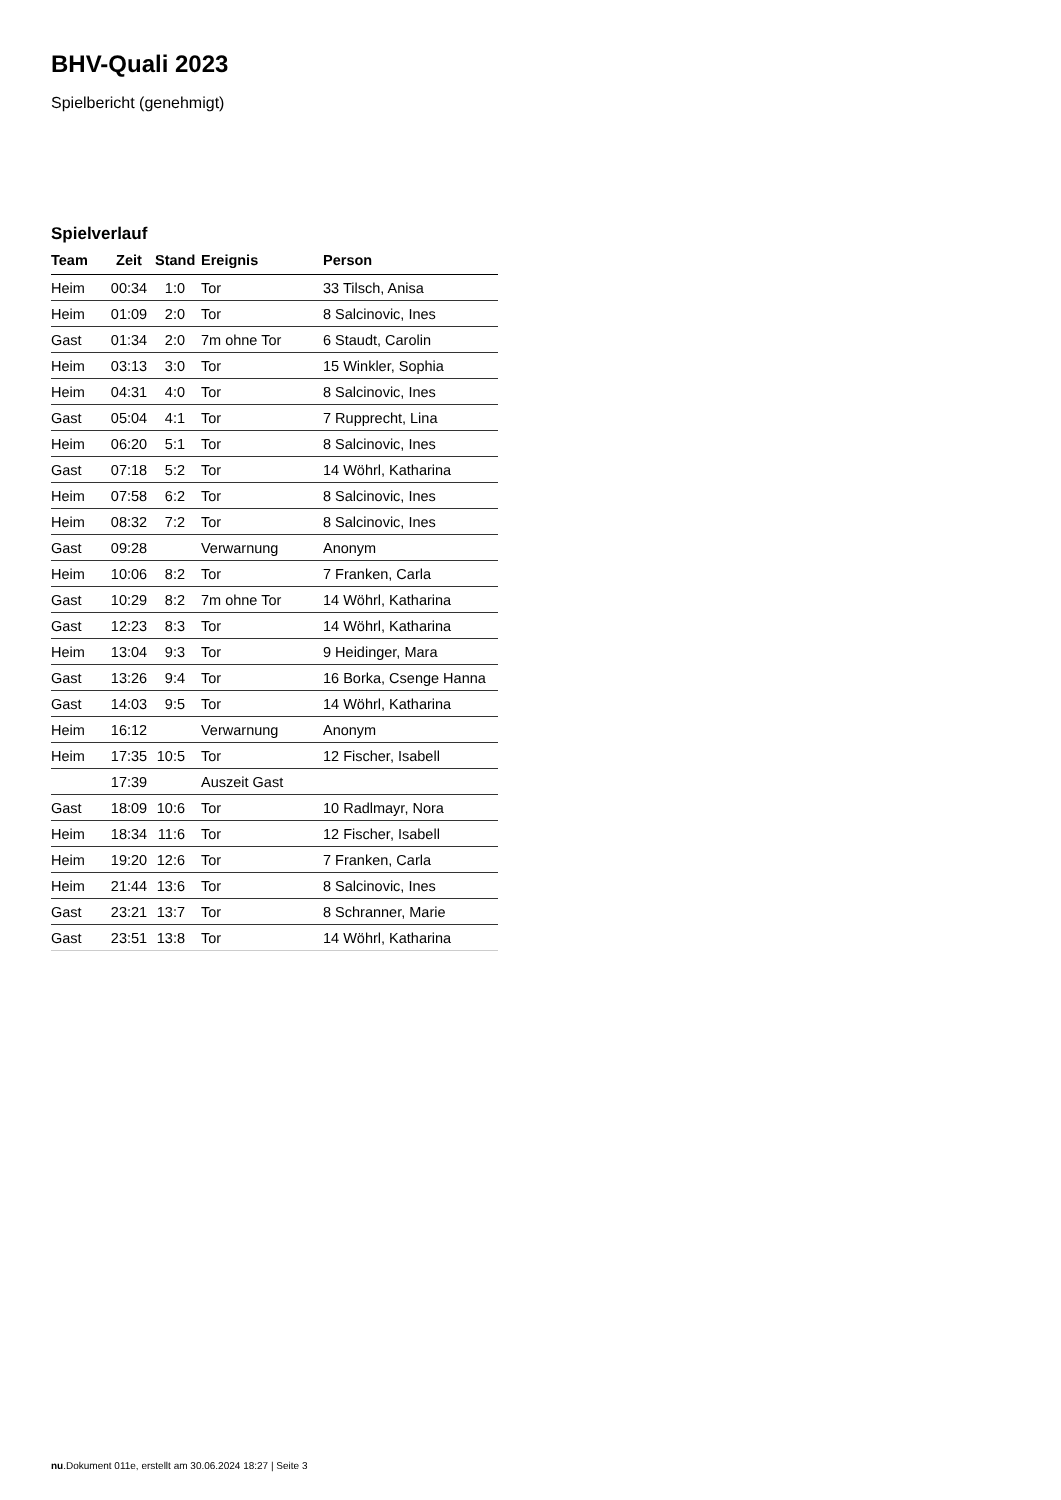BHV-Quali 2023
Spielbericht (genehmigt)
Spielverlauf
| Team | Zeit | Stand | Ereignis | Person |
| --- | --- | --- | --- | --- |
| Heim | 00:34 | 1:0 | Tor | 33 Tilsch, Anisa |
| Heim | 01:09 | 2:0 | Tor | 8 Salcinovic, Ines |
| Gast | 01:34 | 2:0 | 7m ohne Tor | 6 Staudt, Carolin |
| Heim | 03:13 | 3:0 | Tor | 15 Winkler, Sophia |
| Heim | 04:31 | 4:0 | Tor | 8 Salcinovic, Ines |
| Gast | 05:04 | 4:1 | Tor | 7 Rupprecht, Lina |
| Heim | 06:20 | 5:1 | Tor | 8 Salcinovic, Ines |
| Gast | 07:18 | 5:2 | Tor | 14 Wöhrl, Katharina |
| Heim | 07:58 | 6:2 | Tor | 8 Salcinovic, Ines |
| Heim | 08:32 | 7:2 | Tor | 8 Salcinovic, Ines |
| Gast | 09:28 | | Verwarnung | Anonym |
| Heim | 10:06 | 8:2 | Tor | 7 Franken, Carla |
| Gast | 10:29 | 8:2 | 7m ohne Tor | 14 Wöhrl, Katharina |
| Gast | 12:23 | 8:3 | Tor | 14 Wöhrl, Katharina |
| Heim | 13:04 | 9:3 | Tor | 9 Heidinger, Mara |
| Gast | 13:26 | 9:4 | Tor | 16 Borka, Csenge Hanna |
| Gast | 14:03 | 9:5 | Tor | 14 Wöhrl, Katharina |
| Heim | 16:12 | | Verwarnung | Anonym |
| Heim | 17:35 | 10:5 | Tor | 12 Fischer, Isabell |
| | 17:39 | | Auszeit Gast | |
| Gast | 18:09 | 10:6 | Tor | 10 Radlmayr, Nora |
| Heim | 18:34 | 11:6 | Tor | 12 Fischer, Isabell |
| Heim | 19:20 | 12:6 | Tor | 7 Franken, Carla |
| Heim | 21:44 | 13:6 | Tor | 8 Salcinovic, Ines |
| Gast | 23:21 | 13:7 | Tor | 8 Schranner, Marie |
| Gast | 23:51 | 13:8 | Tor | 14 Wöhrl, Katharina |
nu.Dokument 011e, erstellt am 30.06.2024 18:27 | Seite 3